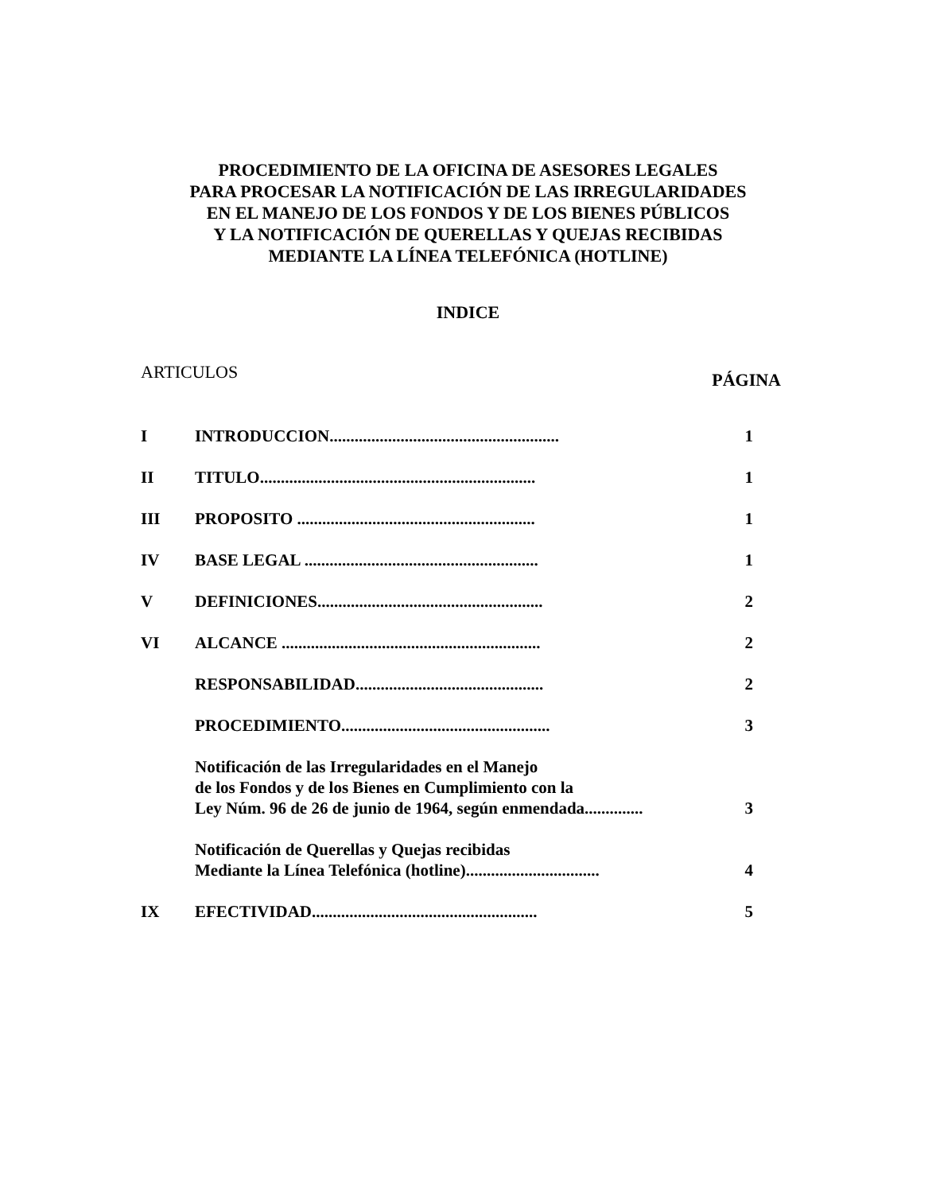PROCEDIMIENTO DE LA OFICINA DE ASESORES LEGALES
PARA PROCESAR LA NOTIFICACIÓN DE LAS IRREGULARIDADES
EN EL MANEJO DE LOS FONDOS Y DE LOS BIENES PÚBLICOS
Y LA NOTIFICACIÓN DE QUERELLAS Y QUEJAS RECIBIDAS
MEDIANTE LA LÍNEA TELEFÓNICA (HOTLINE)
INDICE
ARTICULOS PÁGINA
I INTRODUCCION....................................................... 1
II TITULO.................................................................. 1
III PROPOSITO ......................................................... 1
IV BASE LEGAL ........................................................ 1
V DEFINICIONES...................................................... 2
VI ALCANCE .............................................................. 2
RESPONSABILIDAD............................................. 2
PROCEDIMIENTO.................................................. 3
Notificación de las Irregularidades en el Manejo
de los Fondos y de los Bienes en Cumplimiento con la
Ley Núm. 96 de 26 de junio de 1964, según enmendada.............. 3
Notificación de Querellas y Quejas recibidas
Mediante la Línea Telefónica (hotline)................................ 4
IX EFECTIVIDAD...................................................... 5